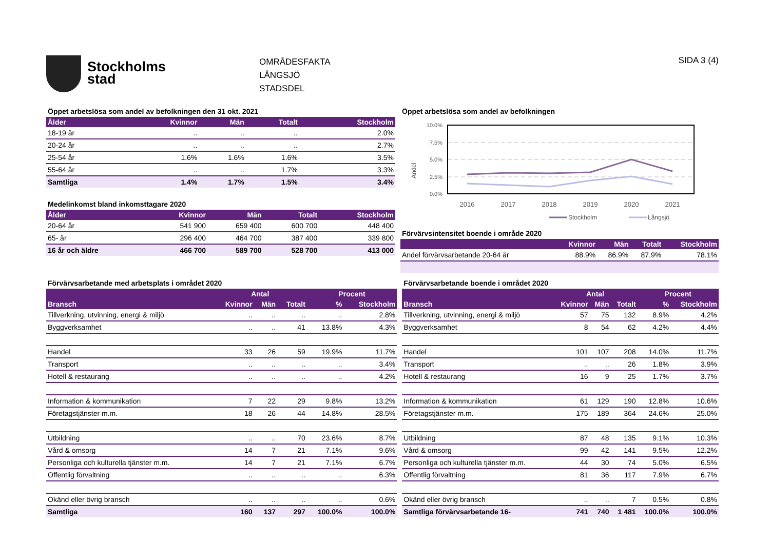Stockholms
stad
OMRÅDESFAKTA
LÅNGSJÖ
STADSDEL
SIDA 3 (4)
Öppet arbetslösa som andel av befolkningen den 31 okt. 2021
| Ålder | Kvinnor | Män | Totalt | Stockholm |
| --- | --- | --- | --- | --- |
| 18-19 år | .. | .. | .. | 2.0% |
| 20-24 år | .. | .. | .. | 2.7% |
| 25-54 år | 1.6% | 1.6% | 1.6% | 3.5% |
| 55-64 år | .. | .. | 1.7% | 3.3% |
| Samtliga | 1.4% | 1.7% | 1.5% | 3.4% |
Medelinkomst bland inkomsttagare 2020
| Ålder | Kvinnor | Män | Totalt | Stockholm |
| --- | --- | --- | --- | --- |
| 20-64 år | 541 900 | 659 400 | 600 700 | 448 400 |
| 65- år | 296 400 | 464 700 | 387 400 | 339 800 |
| 16 år och äldre | 466 700 | 589 700 | 528 700 | 413 000 |
Öppet arbetslösa som andel av befolkningen
Andel
10.0%
7.5%
5.0%
2.5%
0.0%
2016
2017
2018
2019
2020
2021
Stockholm
Långsjö
Förvärvsintensitet boende i område 2020
| | Kvinnor | Män | Totalt | Stockholm |
| --- | --- | --- | --- | --- |
| Andel förvärvsarbetande 20-64 år | 88.9% | 86.9% | 87.9% | 78.1% |
Förvärvsarbetande med arbetsplats i området 2020
| | Antal | | | Procent | |
| --- | --- | --- | --- | --- | --- |
| Bransch | Kvinnor | Män | Totalt | % | Stockholm |
| Tillverkning, utvinning, energi & miljö | .. | .. | .. | .. | 2.8% |
| Byggverksamhet | .. | .. | 41 | 13.8% | 4.3% |
| Handel | 33 | 26 | 59 | 19.9% | 11.7% |
| Transport | .. | .. | .. | .. | 3.4% |
| Hotell & restaurang | .. | .. | .. | .. | 4.2% |
| Information & kommunikation | 7 | 22 | 29 | 9.8% | 13.2% |
| Företagstjänster m.m. | 18 | 26 | 44 | 14.8% | 28.5% |
| Utbildning | .. | .. | 70 | 23.6% | 8.7% |
| Vård & omsorg | 14 | 7 | 21 | 7.1% | 9.6% |
| Personliga och kulturella tjänster m.m. | 14 | 7 | 21 | 7.1% | 6.7% |
| Offentlig förvaltning | .. | .. | .. | .. | 6.3% |
| Okänd eller övrig bransch | .. | .. | .. | .. | 0.6% |
| Samtliga | 160 | 137 | 297 | 100.0% | 100.0% |
Förvärvsarbetande boende i området 2020
| | Antal | | | Procent | |
| --- | --- | --- | --- | --- | --- |
| Bransch | Kvinnor | Män | Totalt | % | Stockholm |
| Tillverkning, utvinning, energi & miljö | 57 | 75 | 132 | 8.9% | 4.2% |
| Byggverksamhet | 8 | 54 | 62 | 4.2% | 4.4% |
| Handel | 101 | 107 | 208 | 14.0% | 11.7% |
| Transport | .. | .. | 26 | 1.8% | 3.9% |
| Hotell & restaurang | 16 | 9 | 25 | 1.7% | 3.7% |
| Information & kommunikation | 61 | 129 | 190 | 12.8% | 10.6% |
| Företagstjänster m.m. | 175 | 189 | 364 | 24.6% | 25.0% |
| Utbildning | 87 | 48 | 135 | 9.1% | 10.3% |
| Vård & omsorg | 99 | 42 | 141 | 9.5% | 12.2% |
| Personliga och kulturella tjänster m.m. | 44 | 30 | 74 | 5.0% | 6.5% |
| Offentlig förvaltning | 81 | 36 | 117 | 7.9% | 6.7% |
| Okänd eller övrig bransch | .. | .. | 7 | 0.5% | 0.8% |
| Samtliga förvärvsarbetande 16- | 741 | 740 | 1 481 | 100.0% | 100.0% |